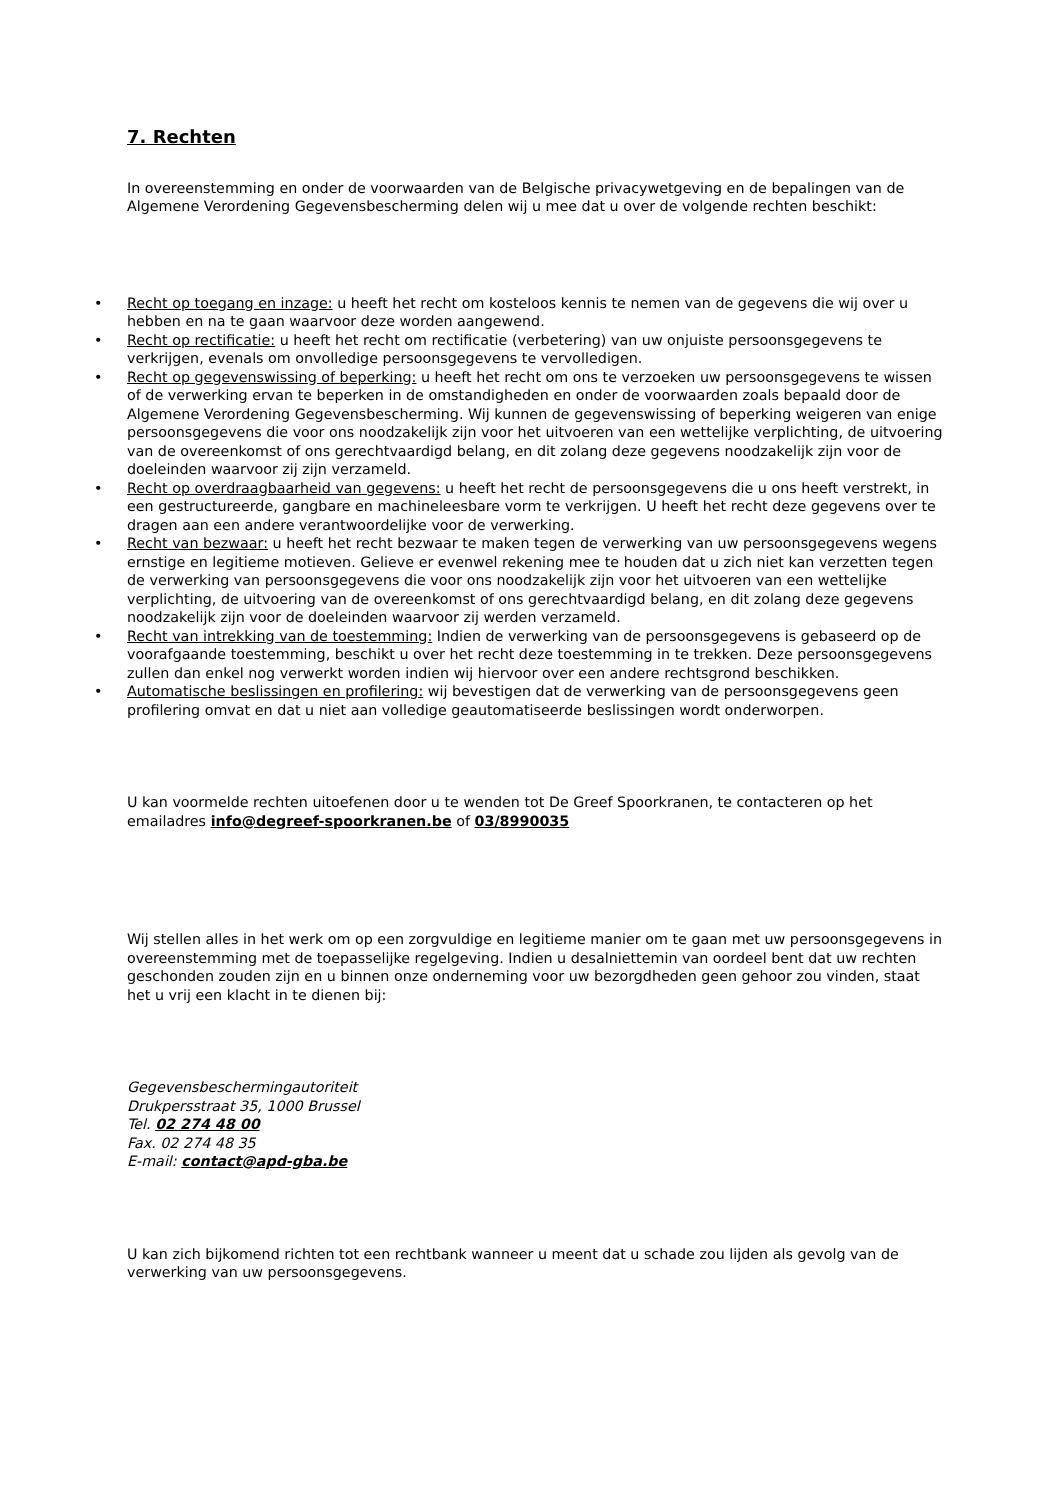7. Rechten
In overeenstemming en onder de voorwaarden van de Belgische privacywetgeving en de bepalingen van de Algemene Verordening Gegevensbescherming delen wij u mee dat u over de volgende rechten beschikt:
• Recht op toegang en inzage: u heeft het recht om kosteloos kennis te nemen van de gegevens die wij over u hebben en na te gaan waarvoor deze worden aangewend.
• Recht op rectificatie: u heeft het recht om rectificatie (verbetering) van uw onjuiste persoonsgegevens te verkrijgen, evenals om onvolledige persoonsgegevens te vervolledigen.
• Recht op gegevenswissing of beperking: u heeft het recht om ons te verzoeken uw persoonsgegevens te wissen of de verwerking ervan te beperken in de omstandigheden en onder de voorwaarden zoals bepaald door de Algemene Verordening Gegevensbescherming. Wij kunnen de gegevenswissing of beperking weigeren van enige persoonsgegevens die voor ons noodzakelijk zijn voor het uitvoeren van een wettelijke verplichting, de uitvoering van de overeenkomst of ons gerechtvaardigd belang, en dit zolang deze gegevens noodzakelijk zijn voor de doeleinden waarvoor zij zijn verzameld.
• Recht op overdraagbaarheid van gegevens: u heeft het recht de persoonsgegevens die u ons heeft verstrekt, in een gestructureerde, gangbare en machineleesbare vorm te verkrijgen. U heeft het recht deze gegevens over te dragen aan een andere verantwoordelijke voor de verwerking.
• Recht van bezwaar: u heeft het recht bezwaar te maken tegen de verwerking van uw persoonsgegevens wegens ernstige en legitieme motieven. Gelieve er evenwel rekening mee te houden dat u zich niet kan verzetten tegen de verwerking van persoonsgegevens die voor ons noodzakelijk zijn voor het uitvoeren van een wettelijke verplichting, de uitvoering van de overeenkomst of ons gerechtvaardigd belang, en dit zolang deze gegevens noodzakelijk zijn voor de doeleinden waarvoor zij werden verzameld.
• Recht van intrekking van de toestemming: Indien de verwerking van de persoonsgegevens is gebaseerd op de voorafgaande toestemming, beschikt u over het recht deze toestemming in te trekken. Deze persoonsgegevens zullen dan enkel nog verwerkt worden indien wij hiervoor over een andere rechtsgrond beschikken.
• Automatische beslissingen en profilering: wij bevestigen dat de verwerking van de persoonsgegevens geen profilering omvat en dat u niet aan volledige geautomatiseerde beslissingen wordt onderworpen.
U kan voormelde rechten uitoefenen door u te wenden tot De Greef Spoorkranen, te contacteren op het emailadres info@degreef-spoorkranen.be of 03/8990035
Wij stellen alles in het werk om op een zorgvuldige en legitieme manier om te gaan met uw persoonsgegevens in overeenstemming met de toepasselijke regelgeving. Indien u desalniettemin van oordeel bent dat uw rechten geschonden zouden zijn en u binnen onze onderneming voor uw bezorgdheden geen gehoor zou vinden, staat het u vrij een klacht in te dienen bij:
Gegevensbeschermingautoriteit
Drukpersstraat 35, 1000 Brussel
Tel. 02 274 48 00
Fax. 02 274 48 35
E-mail: contact@apd-gba.be
U kan zich bijkomend richten tot een rechtbank wanneer u meent dat u schade zou lijden als gevolg van de verwerking van uw persoonsgegevens.